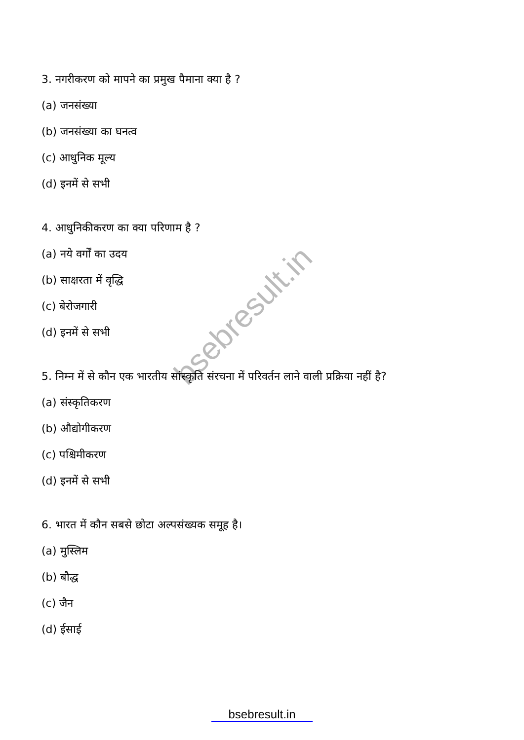bsebresult.in
3. नगरीकरण को मापने का प्रमुख पैमाना क्या है ?
(a) जनसंख्या
(b) जनसंख्या का घनत्व
(c) आधुनिक मूल्य
(d) इनमें से सभी
4. आधुनिकीकरण का क्या परिणाम है ?
(a) नये वर्गों का उदय
(b) साक्षरता में वृद्धि
(c) बेरोजगारी
(d) इनमें से सभी
5. निम्न में से कौन एक भारतीय सांस्कृति संरचना में परिवर्तन लाने वाली प्रक्रिया नहीं है?
(a) संस्कृतिकरण
(b) औद्योगीकरण
(c) पश्चिमीकरण
(d) इनमें से सभी
6. भारत में कौन सबसे छोटा अल्पसंख्यक समूह है।
(a) मुस्लिम
(b) बौद्ध
(c) जैन
(d) ईसाई
bsebresult.in